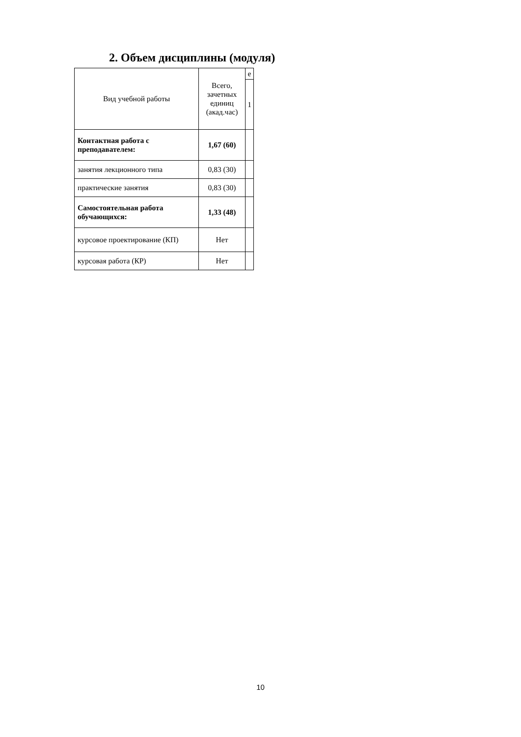2. Объем дисциплины (модуля)
| Вид учебной работы | Всего, зачетных единиц (акад.час) | е |
| --- | --- | --- |
| | | 1 |
| Контактная работа с преподавателем: | 1,67 (60) | |
| занятия лекционного типа | 0,83 (30) | |
| практические занятия | 0,83 (30) | |
| Самостоятельная работа обучающихся: | 1,33 (48) | |
| курсовое проектирование (КП) | Нет | |
| курсовая работа (КР) | Нет | |
10